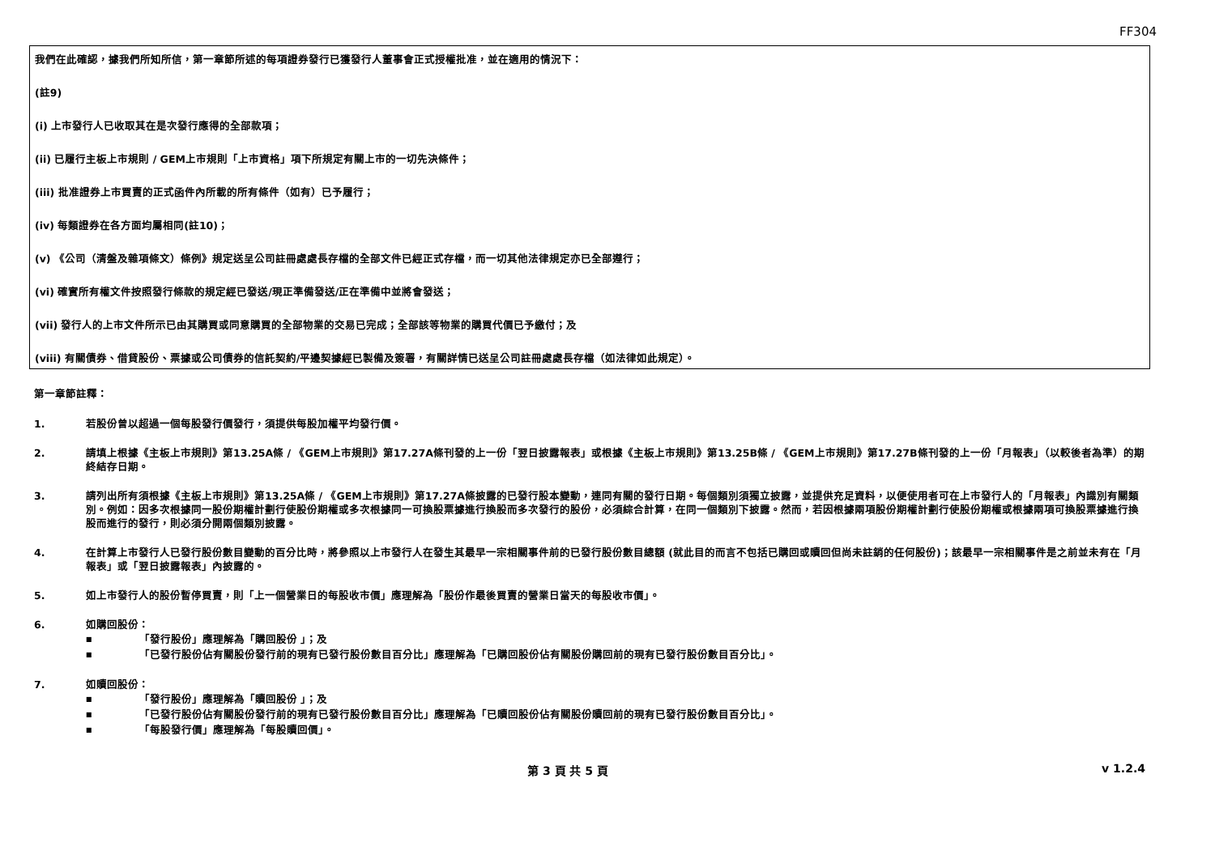FF304
我們在此確認，據我們所知所信，第一章節所述的每項證券發行已獲發行人董事會正式授權批准，並在適用的情況下：
(註9)
(i) 上市發行人已收取其在是次發行應得的全部款項；
(ii) 已履行主板上市規則 / GEM上市規則「上市資格」項下所規定有關上市的一切先決條件；
(iii) 批准證券上市買賣的正式函件內所載的所有條件（如有）已予履行；
(iv) 每類證券在各方面均屬相同(註10)；
(v) 《公司（清盤及雜項條文）條例》規定送呈公司註冊處處長存檔的全部文件已經正式存檔，而一切其他法律規定亦已全部遵行；
(vi) 確實所有權文件按照發行條款的規定經已發送/現正準備發送/正在準備中並將會發送；
(vii) 發行人的上市文件所示已由其購買或同意購買的全部物業的交易已完成；全部該等物業的購買代價已予繳付；及
(viii) 有關債券、借貸股份、票據或公司債券的信託契約/平邊契據經已製備及簽署，有關詳情已送呈公司註冊處處長存檔（如法律如此規定）。
第一章節註釋：
1. 若股份曾以超過一個每股發行價發行，須提供每股加權平均發行價。
2. 請填上根據《主板上市規則》第13.25A條 / 《GEM上市規則》第17.27A條刊發的上一份「翌日披露報表」或根據《主板上市規則》第13.25B條 / 《GEM上市規則》第17.27B條刊發的上一份「月報表」（以較後者為準）的期終結存日期。
3. 請列出所有須根據《主板上市規則》第13.25A條 / 《GEM上市規則》第17.27A條披露的已發行股本變動，連同有關的發行日期。每個類別須獨立披露，並提供充足資料，以便使用者可在上市發行人的「月報表」內識別有關類別。例如：因多次根據同一股份期權計劃行使股份期權或多次根據同一可換股票據進行換股而多次發行的股份，必須綜合計算，在同一個類別下披露。然而，若因根據兩項股份期權計劃行使股份期權或根據兩項可換股票據進行換股而進行的發行，則必須分開兩個類別披露。
4. 在計算上市發行人已發行股份數目變動的百分比時，將參照以上市發行人在發生其最早一宗相關事件前的已發行股份數目總額 (就此目的而言不包括已購回或贖回但尚未註銷的任何股份)；該最早一宗相關事件是之前並未有在「月報表」或「翌日披露報表」內披露的。
5. 如上市發行人的股份暫停買賣，則「上一個營業日的每股收市價」應理解為「股份作最後買賣的營業日當天的每股收市價」。
6. 如購回股份：
■ 「發行股份」應理解為「購回股份 」；及
■ 「已發行股份佔有關股份發行前的現有已發行股份數目百分比」應理解為「已購回股份佔有關股份購回前的現有已發行股份數目百分比」。
7. 如贖回股份：
■ 「發行股份」應理解為「贖回股份 」；及
■ 「已發行股份佔有關股份發行前的現有已發行股份數目百分比」應理解為「已贖回股份佔有關股份贖回前的現有已發行股份數目百分比」。
■ 「每股發行價」應理解為「每股贖回價」。
第 3 頁 共 5 頁 v 1.2.4